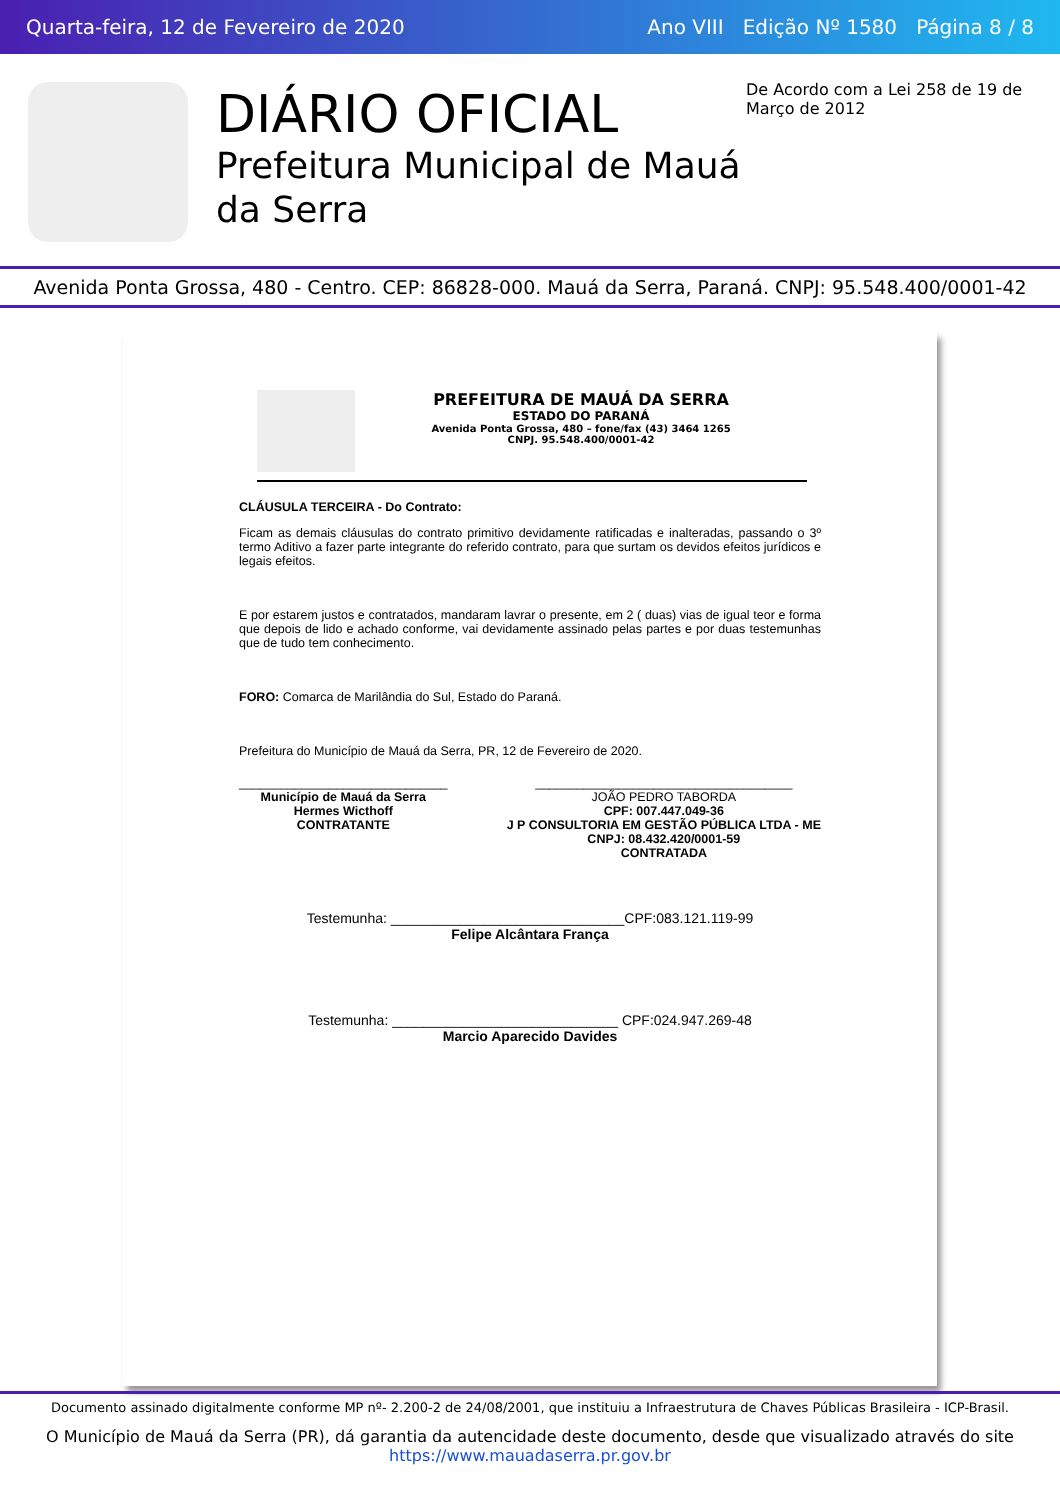Quarta-feira, 12 de Fevereiro de 2020 Ano VIII Edição Nº 1580 Página 8 / 8
DIÁRIO OFICIAL
Prefeitura Municipal de Mauá da Serra
De Acordo com a Lei 258 de 19 de Março de 2012
Avenida Ponta Grossa, 480 - Centro. CEP: 86828-000. Mauá da Serra, Paraná. CNPJ: 95.548.400/0001-42
PREFEITURA DE MAUÁ DA SERRA
ESTADO DO PARANÁ
Avenida Ponta Grossa, 480 – fone/fax (43) 3464 1265
CNPJ. 95.548.400/0001-42
CLÁUSULA TERCEIRA - Do Contrato:
Ficam as demais cláusulas do contrato primitivo devidamente ratificadas e inalteradas, passando o 3º termo Aditivo a fazer parte integrante do referido contrato, para que surtam os devidos efeitos jurídicos e legais efeitos.
E por estarem justos e contratados, mandaram lavrar o presente, em 2 ( duas) vias de igual teor e forma que depois de lido e achado conforme, vai devidamente assinado pelas partes e por duas testemunhas que de tudo tem conhecimento.
FORO: Comarca de Marilândia do Sul, Estado do Paraná.
Prefeitura do Município de Mauá da Serra, PR, 12 de Fevereiro de 2020.
______________________________
Município de Mauá da Serra
Hermes Wicthoff
CONTRATANTE
_____________________________________
JOÃO PEDRO TABORDA
CPF: 007.447.049-36
J P CONSULTORIA EM GESTÃO PÚBLICA LTDA - ME
CNPJ: 08.432.420/0001-59
CONTRATADA
Testemunha: ______________________________CPF:083.121.119-99
Felipe Alcântara França
Testemunha: _____________________________ CPF:024.947.269-48
Marcio Aparecido Davides
Documento assinado digitalmente conforme MP nº- 2.200-2 de 24/08/2001, que instituiu a Infraestrutura de Chaves Públicas Brasileira - ICP-Brasil.
O Município de Mauá da Serra (PR), dá garantia da autencidade deste documento, desde que visualizado através do site https://www.mauadaserra.pr.gov.br